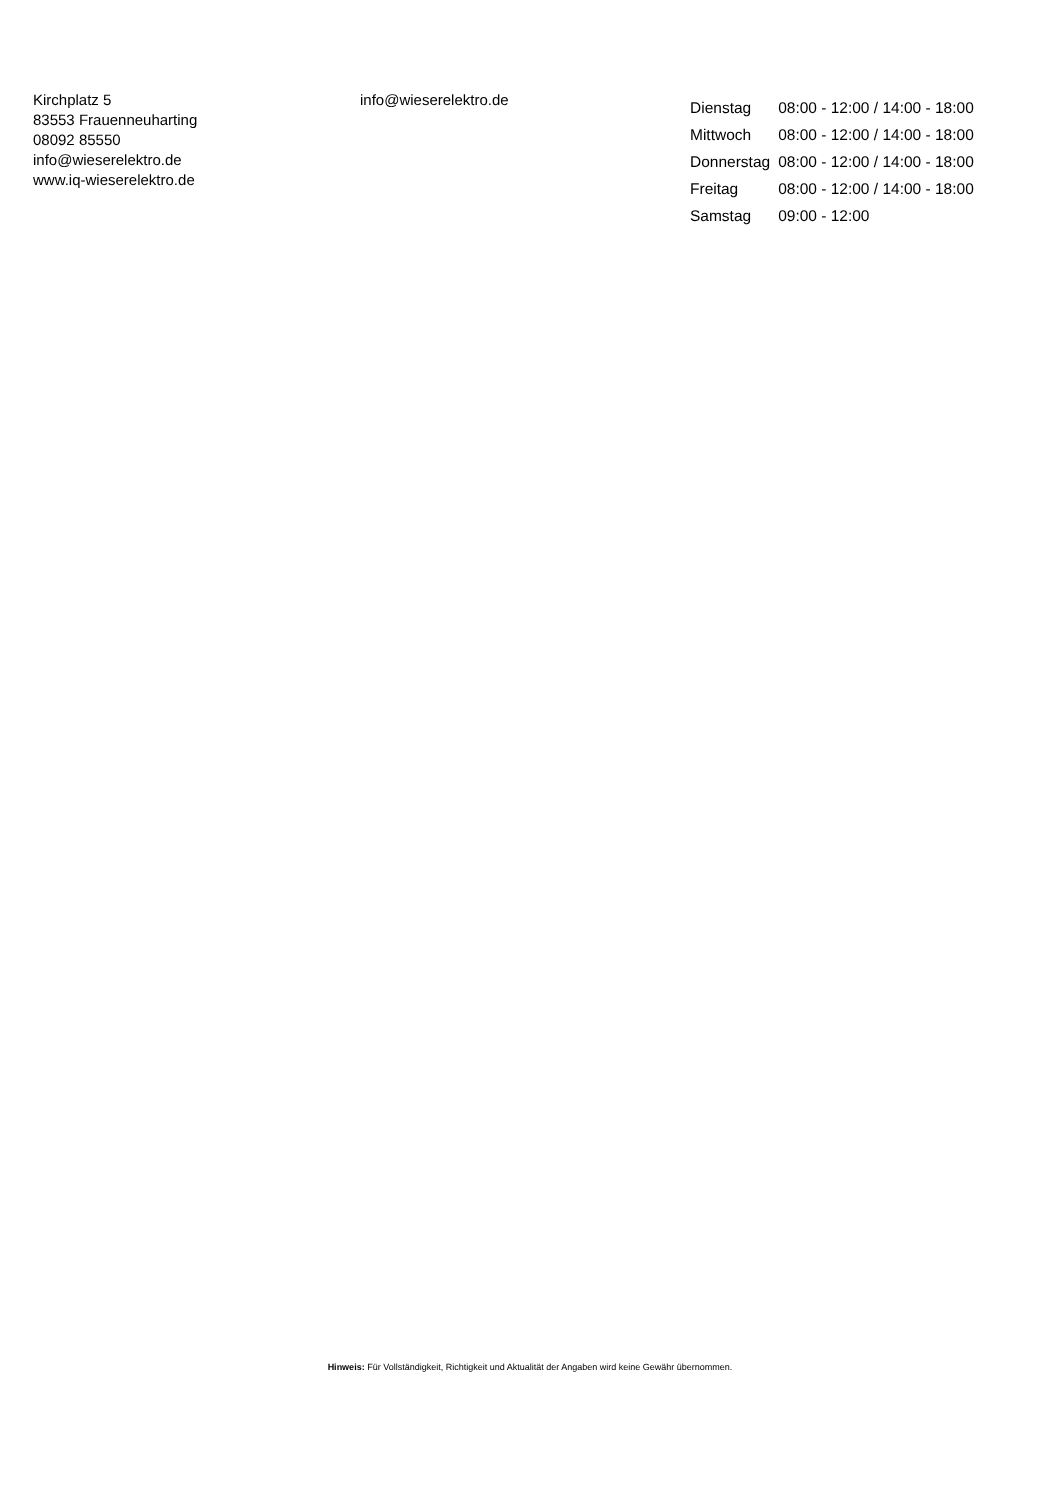Kirchplatz 5
83553 Frauenneuharting
08092 85550
info@wieserelektro.de
www.iq-wieserelektro.de
info@wieserelektro.de
| Dienstag | 08:00 - 12:00 / 14:00 - 18:00 |
| Mittwoch | 08:00 - 12:00 / 14:00 - 18:00 |
| Donnerstag | 08:00 - 12:00 / 14:00 - 18:00 |
| Freitag | 08:00 - 12:00 / 14:00 - 18:00 |
| Samstag | 09:00 - 12:00 |
Hinweis: Für Vollständigkeit, Richtigkeit und Aktualität der Angaben wird keine Gewähr übernommen.